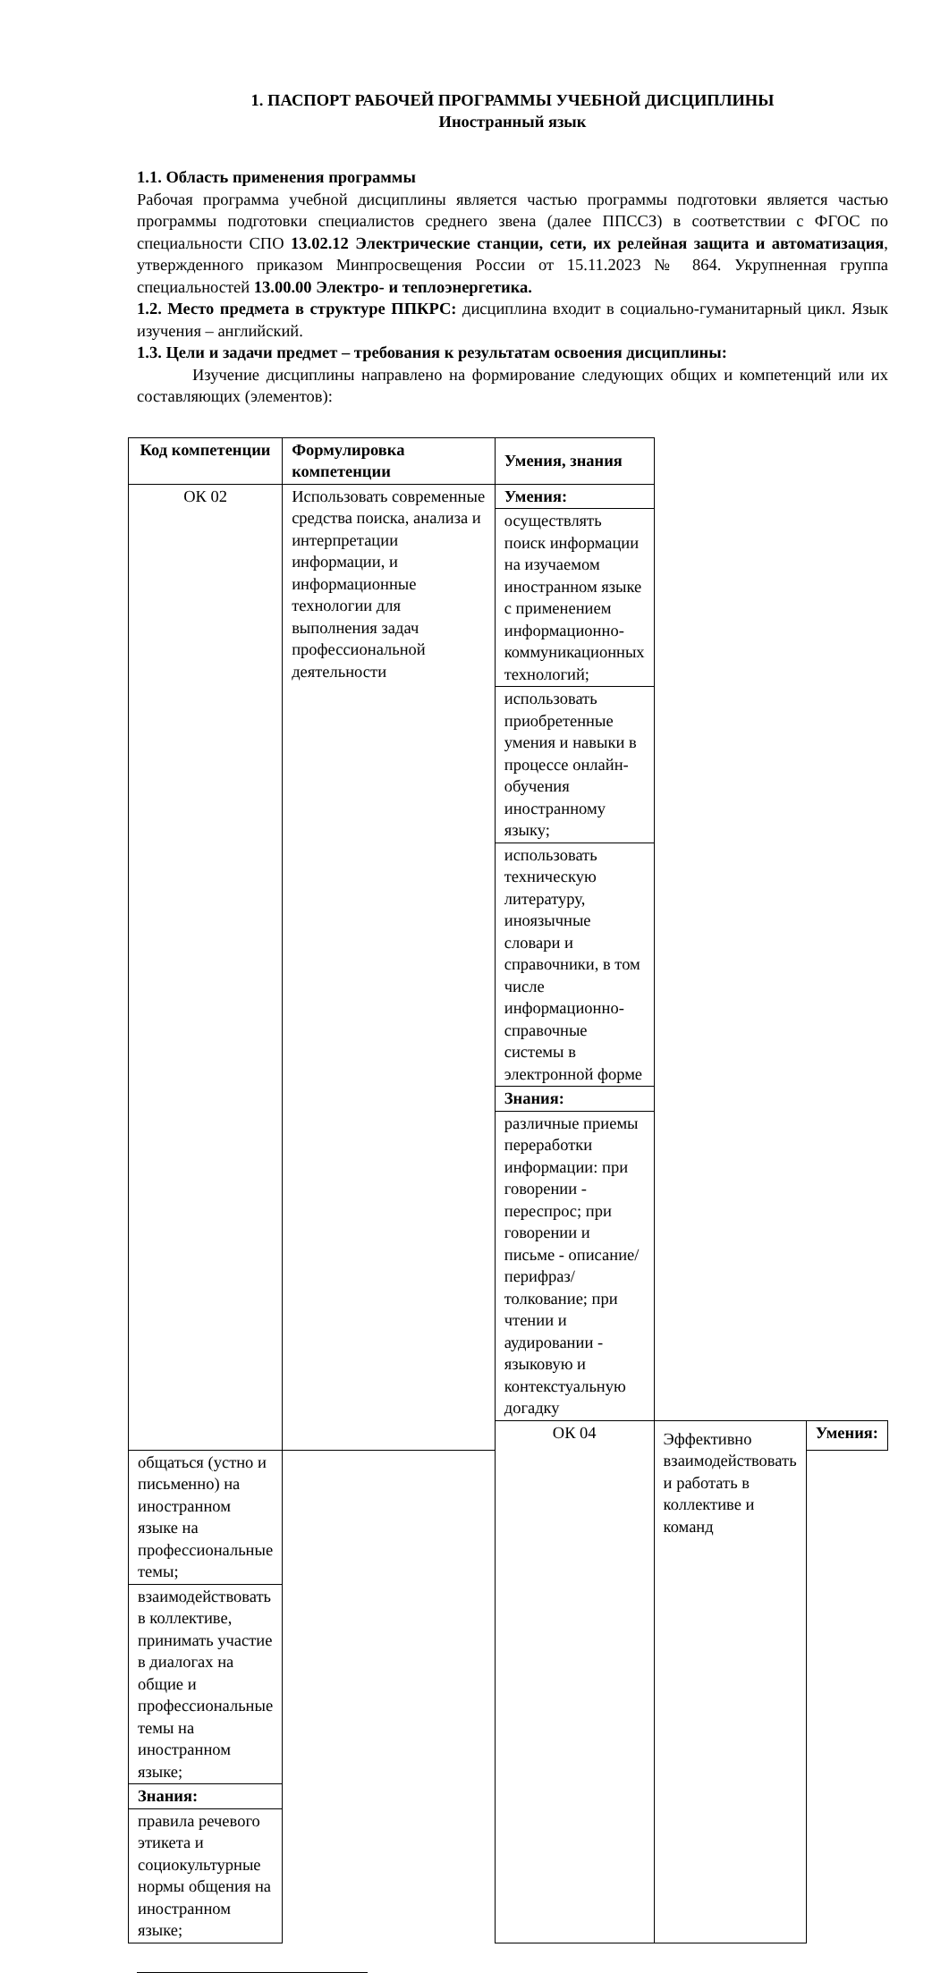1. ПАСПОРТ РАБОЧЕЙ ПРОГРАММЫ УЧЕБНОЙ ДИСЦИПЛИНЫ
Иностранный язык
1.1. Область применения программы
Рабочая программа учебной дисциплины является частью программы подготовки является частью программы подготовки специалистов среднего звена (далее ППССЗ) в соответствии с ФГОС по специальности СПО 13.02.12 Электрические станции, сети, их релейная защита и автоматизация, утвержденного приказом Минпросвещения России от 15.11.2023 № 864. Укрупненная группа специальностей 13.00.00 Электро- и теплоэнергетика.
1.2. Место предмета в структуре ППКРС: дисциплина входит в социально-гуманитарный цикл. Язык изучения – английский.
1.3. Цели и задачи предмет – требования к результатам освоения дисциплины:
Изучение дисциплины направлено на формирование следующих общих и компетенций или их составляющих (элементов):
| Код компетенции | Формулировка компетенции | Умения, знания | | |
| --- | --- | --- | --- | --- |
| ОК 02 | Использовать современные средства поиска, анализа и интерпретации информации, и информационные технологии для выполнения задач профессиональной деятельности | Умения: | | |
| | | осуществлять поиск информации на изучаемом иностранном языке с применением информационно-коммуникационных технологий; | | |
| | | использовать приобретенные умения и навыки в процессе онлайн-обучения иностранному языку; | | |
| | | использовать техническую литературу, иноязычные словари и справочники, в том числе информационно-справочные системы в электронной форме | | |
| | | Знания: | | |
| | | различные приемы переработки информации: при говорении - переспрос; при говорении и письме - описание/перифраз/толкование; при чтении и аудировании - языковую и контекстуальную догадку | | |
| | | ОК 04 | Эффективно взаимодействовать и работать в коллективе и команд | Умения: |
| общаться (устно и письменно) на иностранном языке на профессиональные темы; | | | | |
| взаимодействовать в коллективе, принимать участие в диалогах на общие и профессиональные темы на иностранном языке; | | | | |
| Знания: | | | | |
| правила речевого этикета и социокультурные нормы общения на иностранном языке; | | | | |